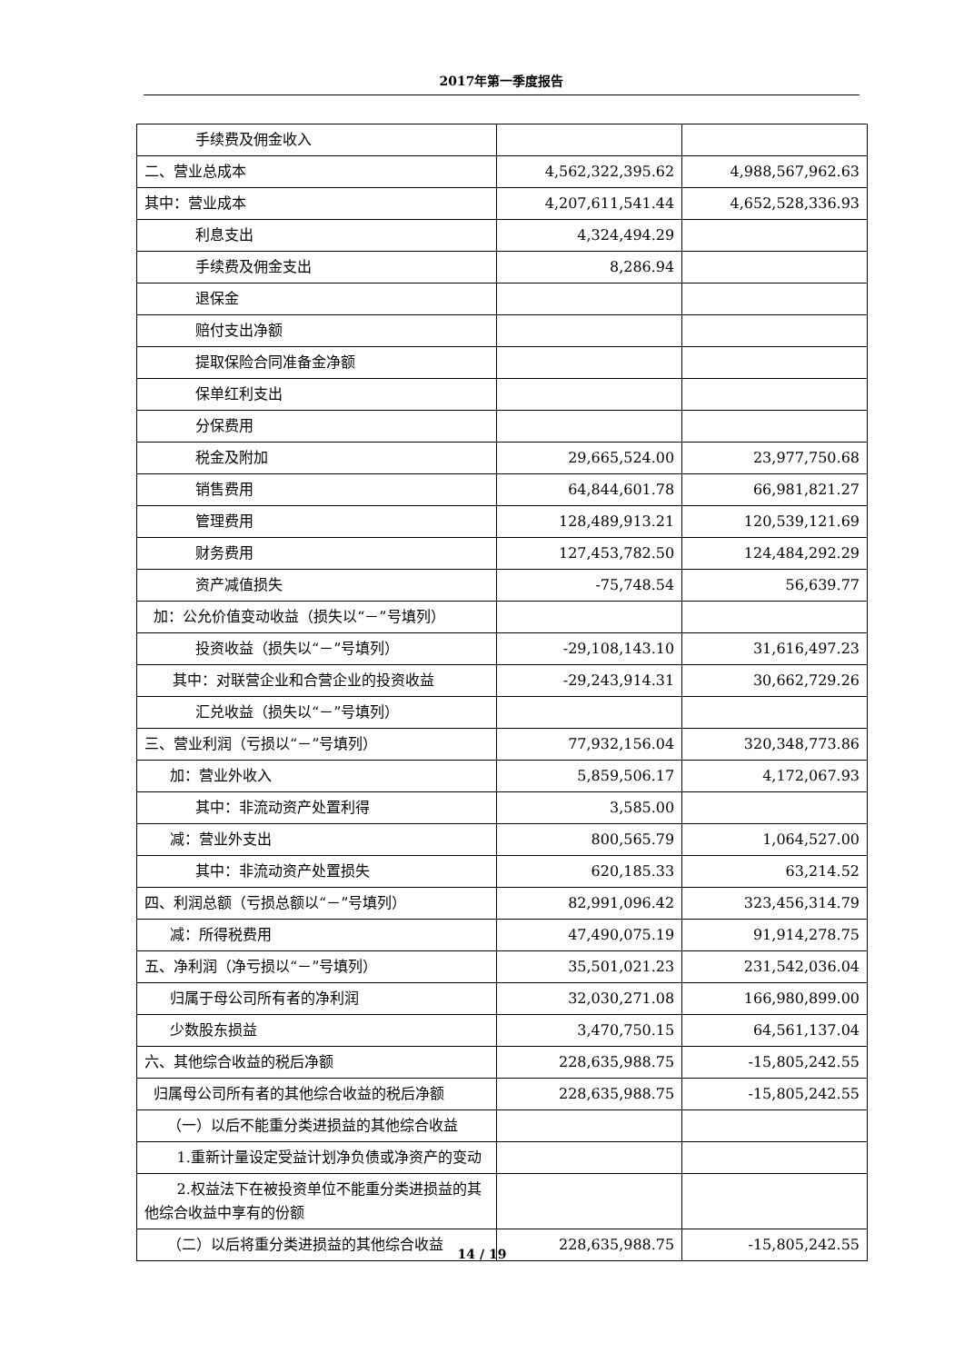2017年第一季度报告
| 手续费及佣金收入 | | |
| 二、营业总成本 | 4,562,322,395.62 | 4,988,567,962.63 |
| 其中：营业成本 | 4,207,611,541.44 | 4,652,528,336.93 |
| 利息支出 | 4,324,494.29 | |
| 手续费及佣金支出 | 8,286.94 | |
| 退保金 | | |
| 赔付支出净额 | | |
| 提取保险合同准备金净额 | | |
| 保单红利支出 | | |
| 分保费用 | | |
| 税金及附加 | 29,665,524.00 | 23,977,750.68 |
| 销售费用 | 64,844,601.78 | 66,981,821.27 |
| 管理费用 | 128,489,913.21 | 120,539,121.69 |
| 财务费用 | 127,453,782.50 | 124,484,292.29 |
| 资产减值损失 | -75,748.54 | 56,639.77 |
| 加：公允价值变动收益（损失以“－”号填列） | | |
| 投资收益（损失以“－”号填列） | -29,108,143.10 | 31,616,497.23 |
| 其中：对联营企业和合营企业的投资收益 | -29,243,914.31 | 30,662,729.26 |
| 汇兑收益（损失以“－”号填列） | | |
| 三、营业利润（亏损以“－”号填列） | 77,932,156.04 | 320,348,773.86 |
| 加：营业外收入 | 5,859,506.17 | 4,172,067.93 |
| 其中：非流动资产处置利得 | 3,585.00 | |
| 减：营业外支出 | 800,565.79 | 1,064,527.00 |
| 其中：非流动资产处置损失 | 620,185.33 | 63,214.52 |
| 四、利润总额（亏损总额以“－”号填列） | 82,991,096.42 | 323,456,314.79 |
| 减：所得税费用 | 47,490,075.19 | 91,914,278.75 |
| 五、净利润（净亏损以“－”号填列） | 35,501,021.23 | 231,542,036.04 |
| 归属于母公司所有者的净利润 | 32,030,271.08 | 166,980,899.00 |
| 少数股东损益 | 3,470,750.15 | 64,561,137.04 |
| 六、其他综合收益的税后净额 | 228,635,988.75 | -15,805,242.55 |
| 归属母公司所有者的其他综合收益的税后净额 | 228,635,988.75 | -15,805,242.55 |
| （一）以后不能重分类进损益的其他综合收益 | | |
| 1.重新计量设定受益计划净负债或净资产的变动 | | |
| 2.权益法下在被投资单位不能重分类进损益的其他综合收益中享有的份额 | | |
| （二）以后将重分类进损益的其他综合收益 | 228,635,988.75 | -15,805,242.55 |
14 / 19